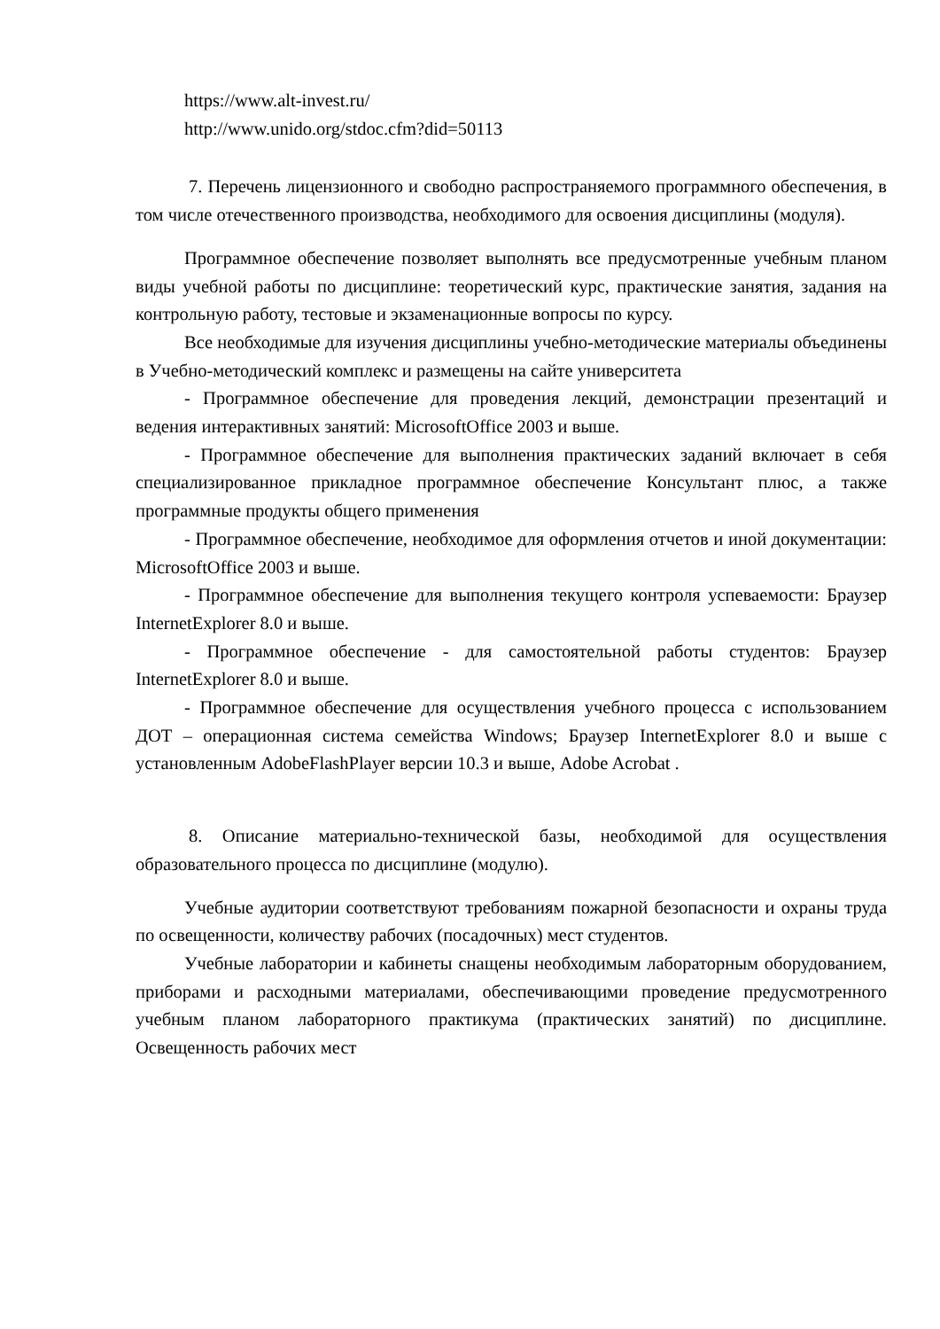https://www.alt-invest.ru/
http://www.unido.org/stdoc.cfm?did=50113
7. Перечень лицензионного и свободно распространяемого программного обеспечения, в том числе отечественного производства, необходимого для освоения дисциплины (модуля).
Программное обеспечение позволяет выполнять все предусмотренные учебным планом виды учебной работы по дисциплине: теоретический курс, практические занятия, задания на контрольную работу, тестовые и экзаменационные вопросы по курсу.
Все необходимые для изучения дисциплины учебно-методические материалы объединены в Учебно-методический комплекс и размещены на сайте университета
- Программное обеспечение для проведения лекций, демонстрации презентаций и ведения интерактивных занятий: MicrosoftOffice 2003 и выше.
- Программное обеспечение для выполнения практических заданий включает в себя специализированное прикладное программное обеспечение Консультант плюс, а также программные продукты общего применения
- Программное обеспечение, необходимое для оформления отчетов и иной документации: MicrosoftOffice 2003 и выше.
- Программное обеспечение для выполнения текущего контроля успеваемости: Браузер InternetExplorer 8.0 и выше.
- Программное обеспечение - для самостоятельной работы студентов: Браузер InternetExplorer 8.0 и выше.
- Программное обеспечение для осуществления учебного процесса с использованием ДОТ – операционная система семейства Windows; Браузер InternetExplorer 8.0 и выше с установленным AdobeFlashPlayer версии 10.3 и выше, Adobe Acrobat .
8. Описание материально-технической базы, необходимой для осуществления образовательного процесса по дисциплине (модулю).
Учебные аудитории соответствуют требованиям пожарной безопасности и охраны труда по освещенности, количеству рабочих (посадочных) мест студентов.
Учебные лаборатории и кабинеты снащены необходимым лабораторным оборудованием, приборами и расходными материалами, обеспечивающими проведение предусмотренного учебным планом лабораторного практикума (практических занятий) по дисциплине. Освещенность рабочих мест